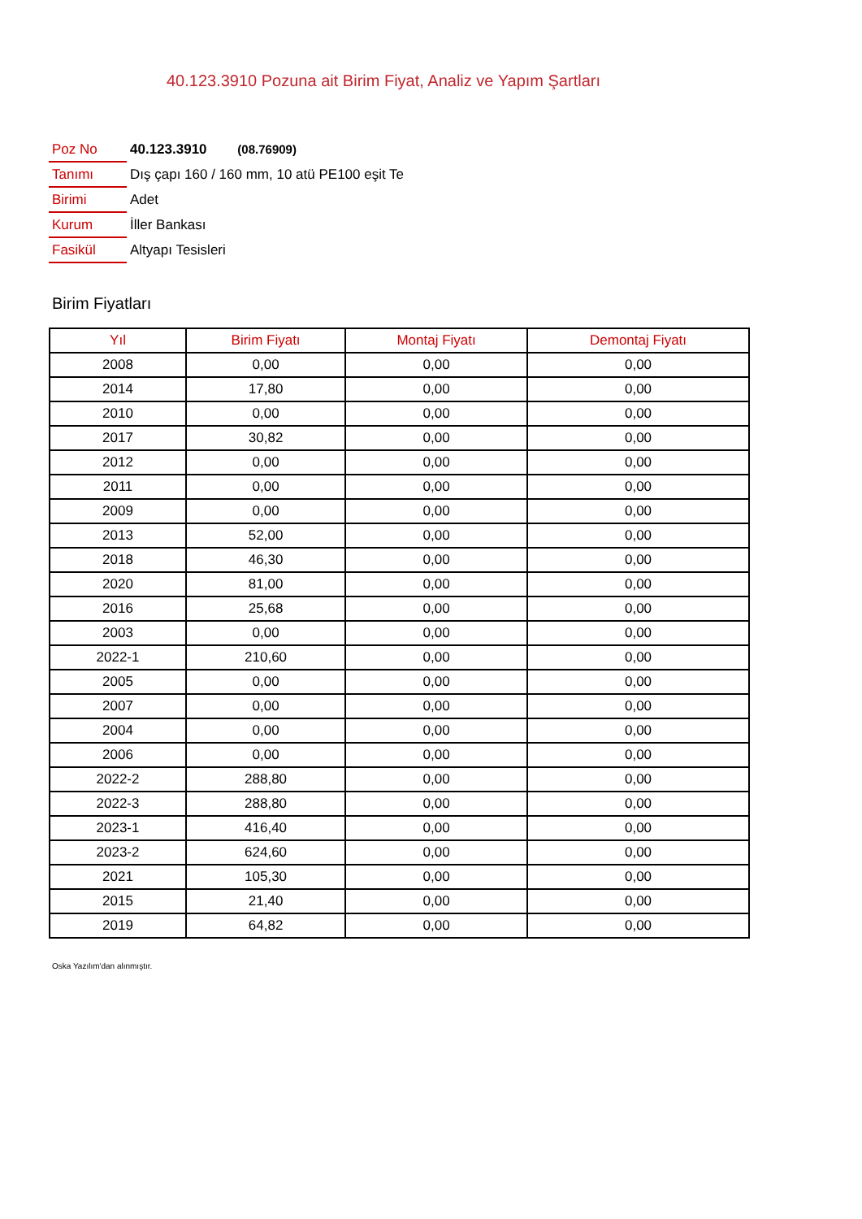40.123.3910 Pozuna ait Birim Fiyat, Analiz ve Yapım Şartları
| Poz No | 40.123.3910 (08.76909) |
| Tanımı | Dış çapı 160 / 160 mm, 10 atü PE100 eşit Te |
| Birimi | Adet |
| Kurum | İller Bankası |
| Fasikül | Altyapı Tesisleri |
Birim Fiyatları
| Yıl | Birim Fiyatı | Montaj Fiyatı | Demontaj Fiyatı |
| --- | --- | --- | --- |
| 2008 | 0,00 | 0,00 | 0,00 |
| 2014 | 17,80 | 0,00 | 0,00 |
| 2010 | 0,00 | 0,00 | 0,00 |
| 2017 | 30,82 | 0,00 | 0,00 |
| 2012 | 0,00 | 0,00 | 0,00 |
| 2011 | 0,00 | 0,00 | 0,00 |
| 2009 | 0,00 | 0,00 | 0,00 |
| 2013 | 52,00 | 0,00 | 0,00 |
| 2018 | 46,30 | 0,00 | 0,00 |
| 2020 | 81,00 | 0,00 | 0,00 |
| 2016 | 25,68 | 0,00 | 0,00 |
| 2003 | 0,00 | 0,00 | 0,00 |
| 2022-1 | 210,60 | 0,00 | 0,00 |
| 2005 | 0,00 | 0,00 | 0,00 |
| 2007 | 0,00 | 0,00 | 0,00 |
| 2004 | 0,00 | 0,00 | 0,00 |
| 2006 | 0,00 | 0,00 | 0,00 |
| 2022-2 | 288,80 | 0,00 | 0,00 |
| 2022-3 | 288,80 | 0,00 | 0,00 |
| 2023-1 | 416,40 | 0,00 | 0,00 |
| 2023-2 | 624,60 | 0,00 | 0,00 |
| 2021 | 105,30 | 0,00 | 0,00 |
| 2015 | 21,40 | 0,00 | 0,00 |
| 2019 | 64,82 | 0,00 | 0,00 |
Oska Yazılım'dan alınmıştır.